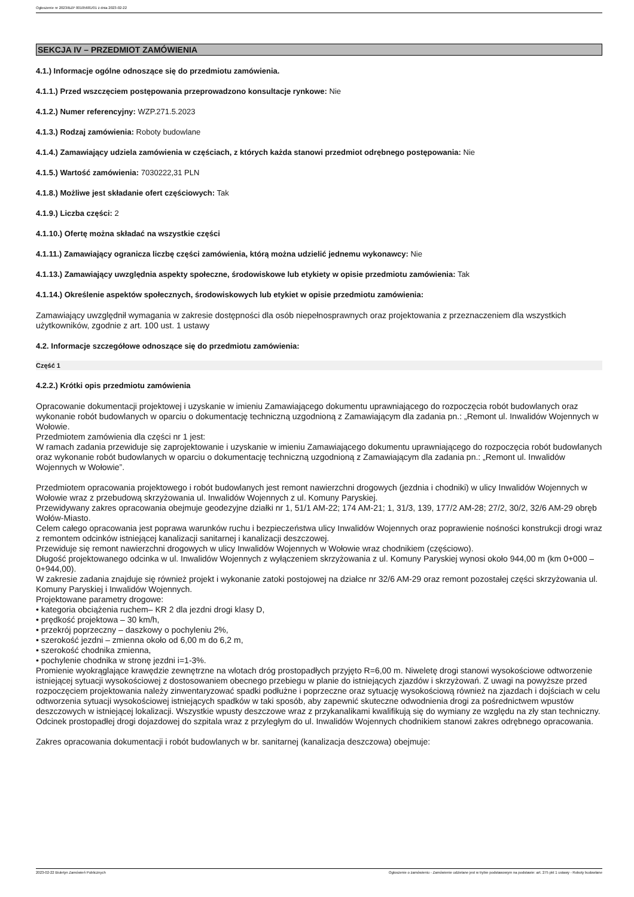Ogłoszenie nr 2023/BZP 00105681/01 z dnia 2023-02-22
SEKCJA IV – PRZEDMIOT ZAMÓWIENIA
4.1.) Informacje ogólne odnoszące się do przedmiotu zamówienia.
4.1.1.) Przed wszczęciem postępowania przeprowadzono konsultacje rynkowe: Nie
4.1.2.) Numer referencyjny: WZP.271.5.2023
4.1.3.) Rodzaj zamówienia: Roboty budowlane
4.1.4.) Zamawiający udziela zamówienia w częściach, z których każda stanowi przedmiot odrębnego postępowania: Nie
4.1.5.) Wartość zamówienia: 7030222,31 PLN
4.1.8.) Możliwe jest składanie ofert częściowych: Tak
4.1.9.) Liczba części: 2
4.1.10.) Ofertę można składać na wszystkie części
4.1.11.) Zamawiający ogranicza liczbę części zamówienia, którą można udzielić jednemu wykonawcy: Nie
4.1.13.) Zamawiający uwzględnia aspekty społeczne, środowiskowe lub etykiety w opisie przedmiotu zamówienia: Tak
4.1.14.) Określenie aspektów społecznych, środowiskowych lub etykiet w opisie przedmiotu zamówienia:
Zamawiający uwzględnił wymagania w zakresie dostępności dla osób niepełnosprawnych oraz projektowania z przeznaczeniem dla wszystkich użytkowników, zgodnie z art. 100 ust. 1 ustawy
4.2. Informacje szczegółowe odnoszące się do przedmiotu zamówienia:
Część 1
4.2.2.) Krótki opis przedmiotu zamówienia
Opracowanie dokumentacji projektowej i uzyskanie w imieniu Zamawiającego dokumentu uprawniającego do rozpoczęcia robót budowlanych oraz wykonanie robót budowlanych w oparciu o dokumentację techniczną uzgodnioną z Zamawiającym dla zadania pn.: „Remont ul. Inwalidów Wojennych w Wołowie.
Przedmiotem zamówienia dla części nr 1 jest:
W ramach zadania przewiduje się zaprojektowanie i uzyskanie w imieniu Zamawiającego dokumentu uprawniającego do rozpoczęcia robót budowlanych oraz wykonanie robót budowlanych w oparciu o dokumentację techniczną uzgodnioną z Zamawiającym dla zadania pn.: „Remont ul. Inwalidów Wojennych w Wołowie”.
Przedmiotem opracowania projektowego i robót budowlanych jest remont nawierzchni drogowych (jezdnia i chodniki) w ulicy Inwalidów Wojennych w Wołowie wraz z przebudową skrzyżowania ul. Inwalidów Wojennych z ul. Komuny Paryskiej.
Przewidywany zakres opracowania obejmuje geodezyjne działki nr 1, 51/1 AM-22; 174 AM-21; 1, 31/3, 139, 177/2 AM-28; 27/2, 30/2, 32/6 AM-29 obręb Wołów-Miasto.
Celem całego opracowania jest poprawa warunków ruchu i bezpieczeństwa ulicy Inwalidów Wojennych oraz poprawienie nośności konstrukcji drogi wraz z remontem odcinków istniejącej kanalizacji sanitarnej i kanalizacji deszczowej.
Przewiduje się remont nawierzchni drogowych w ulicy Inwalidów Wojennych w Wołowie wraz chodnikiem (częściowo).
Długość projektowanego odcinka w ul. Inwalidów Wojennych z wyłączeniem skrzyżowania z ul. Komuny Paryskiej wynosi około 944,00 m (km 0+000 – 0+944,00).
W zakresie zadania znajduje się również projekt i wykonanie zatoki postojowej na działce nr 32/6 AM-29 oraz remont pozostałej części skrzyżowania ul. Komuny Paryskiej i Inwalidów Wojennych.
Projektowane parametry drogowe:
• kategoria obciążenia ruchem– KR 2 dla jezdni drogi klasy D,
• prędkość projektowa – 30 km/h,
• przekrój poprzeczny – daszkowy o pochyleniu 2%,
• szerokość jezdni – zmienna około od 6,00 m do 6,2 m,
• szerokość chodnika zmienna,
• pochylenie chodnika w stronę jezdni i=1-3%.
Promienie wyokrąglające krawędzie zewnętrzne na wlotach dróg prostopadłych przyjęto R=6,00 m. Niweletę drogi stanowi wysokościowe odtworzenie istniejącej sytuacji wysokościowej z dostosowaniem obecnego przebiegu w planie do istniejących zjazdów i skrzyżowań. Z uwagi na powyższe przed rozpoczęciem projektowania należy zinwentaryzować spadki podłużne i poprzeczne oraz sytuację wysokościową również na zjazdach i dojściach w celu odtworzenia sytuacji wysokościowej istniejących spadków w taki sposób, aby zapewnić skuteczne odwodnienia drogi za pośrednictwem wpustów deszczowych w istniejącej lokalizacji. Wszystkie wpusty deszczowe wraz z przykanalikami kwalifikują się do wymiany ze względu na zły stan techniczny. Odcinek prostopadłej drogi dojazdowej do szpitala wraz z przyległym do ul. Inwalidów Wojennych chodnikiem stanowi zakres odrębnego opracowania.
Zakres opracowania dokumentacji i robót budowlanych w br. sanitarnej (kanalizacja deszczowa) obejmuje:
2023-02-22 Biuletyn Zamówień Publicznych Ogłoszenie o zamówieniu - Zamówienie udzielane jest w trybie podstawowym na podstawie: art. 275 pkt 1 ustawy - Roboty budowlane